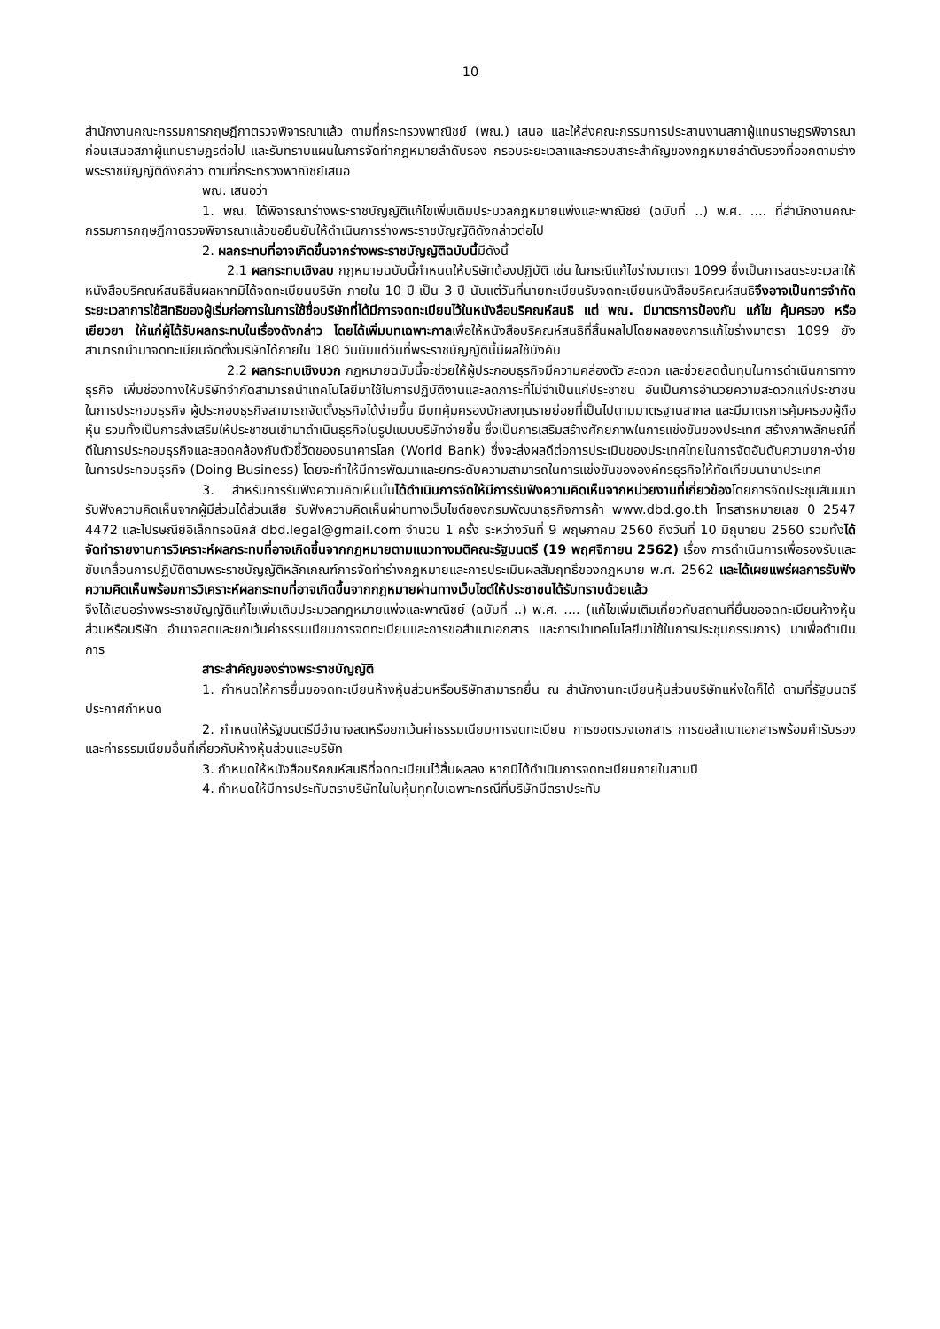10
สำนักงานคณะกรรมการกฤษฎีกาตรวจพิจารณาแล้ว ตามที่กระทรวงพาณิชย์ (พณ.) เสนอ และให้ส่งคณะกรรมการประสานงานสภาผู้แทนราษฎรพิจารณา ก่อนเสนอสภาผู้แทนราษฎรต่อไป และรับทราบแผนในการจัดทำกฎหมายลำดับรอง กรอบระยะเวลาและกรอบสาระสำคัญของกฎหมายลำดับรองที่ออกตามร่างพระราชบัญญัติดังกล่าว ตามที่กระทรวงพาณิชย์เสนอ
พณ. เสนอว่า
1. พณ. ได้พิจารณาร่างพระราชบัญญัติแก้ไขเพิ่มเติมประมวลกฎหมายแพ่งและพาณิชย์ (ฉบับที่ ..) พ.ศ. .... ที่สำนักงานคณะกรรมการกฤษฎีกาตรวจพิจารณาแล้วขอยืนยันให้ดำเนินการร่างพระราชบัญญัติดังกล่าวต่อไป
2. ผลกระทบที่อาจเกิดขึ้นจากร่างพระราชบัญญัติฉบับนี้มีดังนี้
2.1 ผลกระทบเชิงลบ กฎหมายฉบับนี้กำหนดให้บริษัทต้องปฏิบัติ เช่น ในกรณีแก้ไขร่างมาตรา 1099 ซึ่งเป็นการลดระยะเวลาให้หนังสือบริคณห์สนธิสิ้นผลหากมิได้จดทะเบียนบริษัท ภายใน 10 ปี เป็น 3 ปี นับแต่วันที่นายทะเบียนรับจดทะเบียนหนังสือบริคณห์สนธิจึงอาจเป็นการจำกัดระยะเวลาการใช้สิทธิของผู้เริ่มก่อการในการใช้ชื่อบริษัทที่ได้มีการจดทะเบียนไว้ในหนังสือบริคณห์สนธิ แต่ พณ. มีมาตรการป้องกัน แก้ไข คุ้มครอง หรือเยียวยา ให้แก่ผู้ได้รับผลกระทบในเรื่องดังกล่าว โดยได้เพิ่มบทเฉพาะกาลเพื่อให้หนังสือบริคณห์สนธิที่สิ้นผลไปโดยผลของการแก้ไขร่างมาตรา 1099 ยังสามารถนำมาจดทะเบียนจัดตั้งบริษัทได้ภายใน 180 วันนับแต่วันที่พระราชบัญญัตินี้มีผลใช้บังคับ
2.2 ผลกระทบเชิงบวก กฎหมายฉบับนี้จะช่วยให้ผู้ประกอบธุรกิจมีความคล่องตัว สะดวก และช่วยลดต้นทุนในการดำเนินการทางธุรกิจ เพิ่มช่องทางให้บริษัทจำกัดสามารถนำเทคโนโลยีมาใช้ในการปฏิบัติงานและลดภาระที่ไม่จำเป็นแก่ประชาชน อันเป็นการอำนวยความสะดวกแก่ประชาชนในการประกอบธุรกิจ ผู้ประกอบธุรกิจสามารถจัดตั้งธุรกิจได้ง่ายขึ้น มีบทคุ้มครองนักลงทุนรายย่อยที่เป็นไปตามมาตรฐานสากล และมีมาตรการคุ้มครองผู้ถือหุ้น รวมทั้งเป็นการส่งเสริมให้ประชาชนเข้ามาดำเนินธุรกิจในรูปแบบบริษัทง่ายขึ้น ซึ่งเป็นการเสริมสร้างศักยภาพในการแข่งขันของประเทศ สร้างภาพลักษณ์ที่ดีในการประกอบธุรกิจและสอดคล้องกับตัวชี้วัดของธนาคารโลก (World Bank) ซึ่งจะส่งผลดีต่อการประเมินของประเทศไทยในการจัดอันดับความยาก-ง่าย ในการประกอบธุรกิจ (Doing Business) โดยจะทำให้มีการพัฒนาและยกระดับความสามารถในการแข่งขันขององค์กรธุรกิจให้ทัดเทียมนานาประเทศ
3. สำหรับการรับฟังความคิดเห็นนั้นได้ดำเนินการจัดให้มีการรับฟังความคิดเห็นจากหน่วยงานที่เกี่ยวข้องโดยการจัดประชุมสัมมนารับฟังความคิดเห็นจากผู้มีส่วนได้ส่วนเสีย รับฟังความคิดเห็นผ่านทางเว็บไซต์ของกรมพัฒนาธุรกิจการค้า www.dbd.go.th โทรสารหมายเลข 0 2547 4472 และไปรษณีย์อิเล็กทรอนิกส์ dbd.legal@gmail.com จำนวน 1 ครั้ง ระหว่างวันที่ 9 พฤษภาคม 2560 ถึงวันที่ 10 มิถุนายน 2560 รวมทั้งได้จัดทำรายงานการวิเคราะห์ผลกระทบที่อาจเกิดขึ้นจากกฎหมายตามแนวทางมติคณะรัฐมนตรี (19 พฤศจิกายน 2562) เรื่อง การดำเนินการเพื่อรองรับและขับเคลื่อนการปฏิบัติตามพระราชบัญญัติหลักเกณฑ์การจัดทำร่างกฎหมายและการประเมินผลสัมฤทธิ์ของกฎหมาย พ.ศ. 2562 และได้เผยแพร่ผลการรับฟังความคิดเห็นพร้อมการวิเคราะห์ผลกระทบที่อาจเกิดขึ้นจากกฎหมายผ่านทางเว็บไซต์ให้ประชาชนได้รับทราบด้วยแล้ว
จึงได้เสนอร่างพระราชบัญญัติแก้ไขเพิ่มเติมประมวลกฎหมายแพ่งและพาณิชย์ (ฉบับที่ ..) พ.ศ. .... (แก้ไขเพิ่มเติมเกี่ยวกับสถานที่ยื่นขอจดทะเบียนห้างหุ้นส่วนหรือบริษัท อำนาจลดและยกเว้นค่าธรรมเนียมการจดทะเบียนและการขอสำเนาเอกสาร และการนำเทคโนโลยีมาใช้ในการประชุมกรรมการ) มาเพื่อดำเนินการ
สาระสำคัญของร่างพระราชบัญญัติ
1. กำหนดให้การยื่นขอจดทะเบียนห้างหุ้นส่วนหรือบริษัทสามารถยื่น ณ สำนักงานทะเบียนหุ้นส่วนบริษัทแห่งใดก็ได้ ตามที่รัฐมนตรีประกาศกำหนด
2. กำหนดให้รัฐมนตรีมีอำนาจลดหรือยกเว้นค่าธรรมเนียมการจดทะเบียน การขอตรวจเอกสาร การขอสำเนาเอกสารพร้อมคำรับรอง และค่าธรรมเนียมอื่นที่เกี่ยวกับห้างหุ้นส่วนและบริษัท
3. กำหนดให้หนังสือบริคณห์สนธิที่จดทะเบียนไว้สิ้นผลลง หากมิได้ดำเนินการจดทะเบียนภายในสามปี
4. กำหนดให้มีการประทับตราบริษัทในใบหุ้นทุกใบเฉพาะกรณีที่บริษัทมีตราประทับ